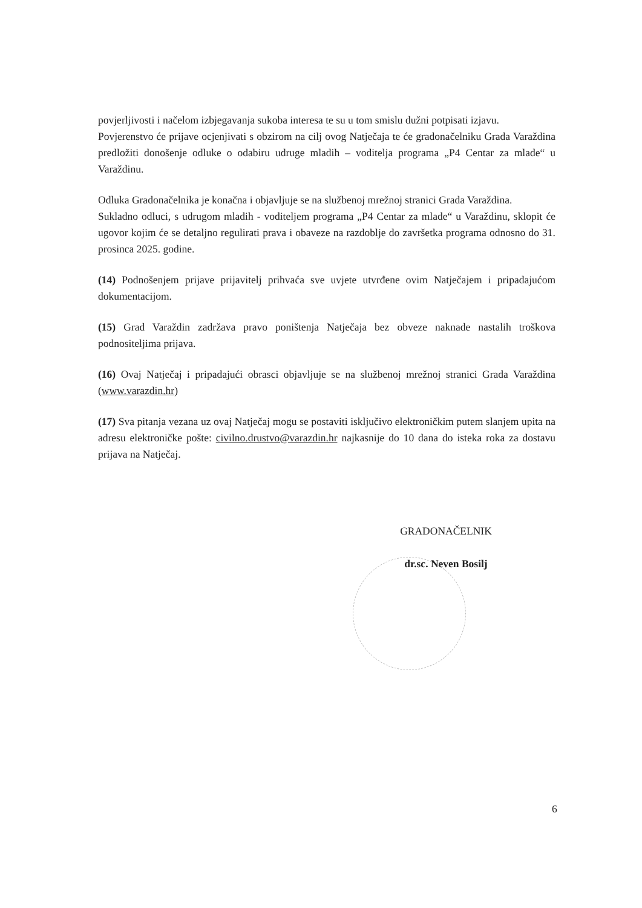povjerljivosti i načelom izbjegavanja sukoba interesa te su u tom smislu dužni potpisati izjavu.
Povjerenstvo će prijave ocjenjivati s obzirom na cilj ovog Natječaja te će gradonačelniku Grada Varaždina predložiti donošenje odluke o odabiru udruge mladih – voditelja programa „P4 Centar za mlade“ u Varaždinu.
Odluka Gradonačelnika je konačna i objavljuje se na službenoj mrežnoj stranici Grada Varaždina.
Sukladno odluci, s udrugom mladih - voditeljem programa „P4 Centar za mlade“ u Varaždinu, sklopit će ugovor kojim će se detaljno regulirati prava i obaveze na razdoblje do završetka programa odnosno do 31. prosinca 2025. godine.
(14) Podnošenjem prijave prijavitelj prihvaća sve uvjete utvrđene ovim Natječajem i pripadajućom dokumentacijom.
(15) Grad Varaždin zadržava pravo poništenja Natječaja bez obveze naknade nastalih troškova podnositeljima prijava.
(16) Ovaj Natječaj i pripadajući obrasci objavljuje se na službenoj mrežnoj stranici Grada Varaždina (www.varazdin.hr)
(17) Sva pitanja vezana uz ovaj Natječaj mogu se postaviti isključivo elektroničkim putem slanjem upita na adresu elektroničke pošte: civilno.drustvo@varazdin.hr najkasnije do 10 dana do isteka roka za dostavu prijava na Natječaj.
GRADONAČELNIK
dr.sc. Neven Bosilj
6